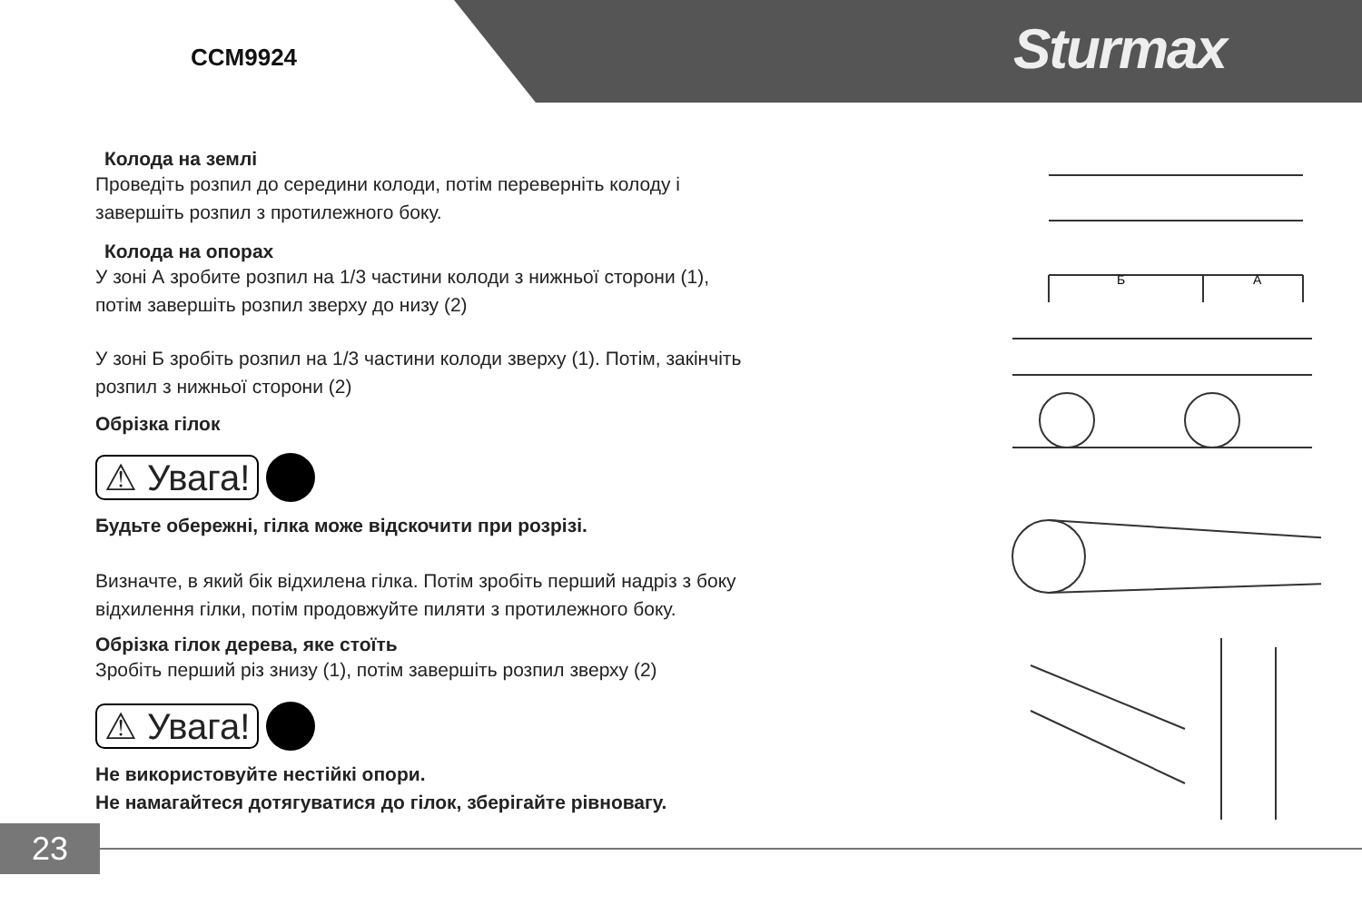CCM9924 Sturmax
Колода на землі
Проведіть розпил до середини колоди, потім переверніть колоду і
завершіть розпил з протилежного боку.
Колода на опорах
У зоні А зробите розпил на 1/3 частини колоди з нижньої сторони (1),
потім завершіть розпил зверху до низу (2)
У зоні Б зробіть розпил на 1/3 частини колоди зверху (1). Потім, закінчіть
розпил з нижньої сторони (2)
Обрізка гілок
⚠ Увага!
Будьте обережні, гілка може відскочити при розрізі.
Визначте, в який бік відхилена гілка. Потім зробіть перший надріз з боку
відхилення гілки, потім продовжуйте пиляти з протилежного боку.
Обрізка гілок дерева, яке стоїть
Зробіть перший різ знизу (1), потім завершіть розпил зверху (2)
⚠ Увага!
Не використовуйте нестійкі опори.
Не намагайтеся дотягуватися до гілок, зберігайте рівновагу.
Б
А
23